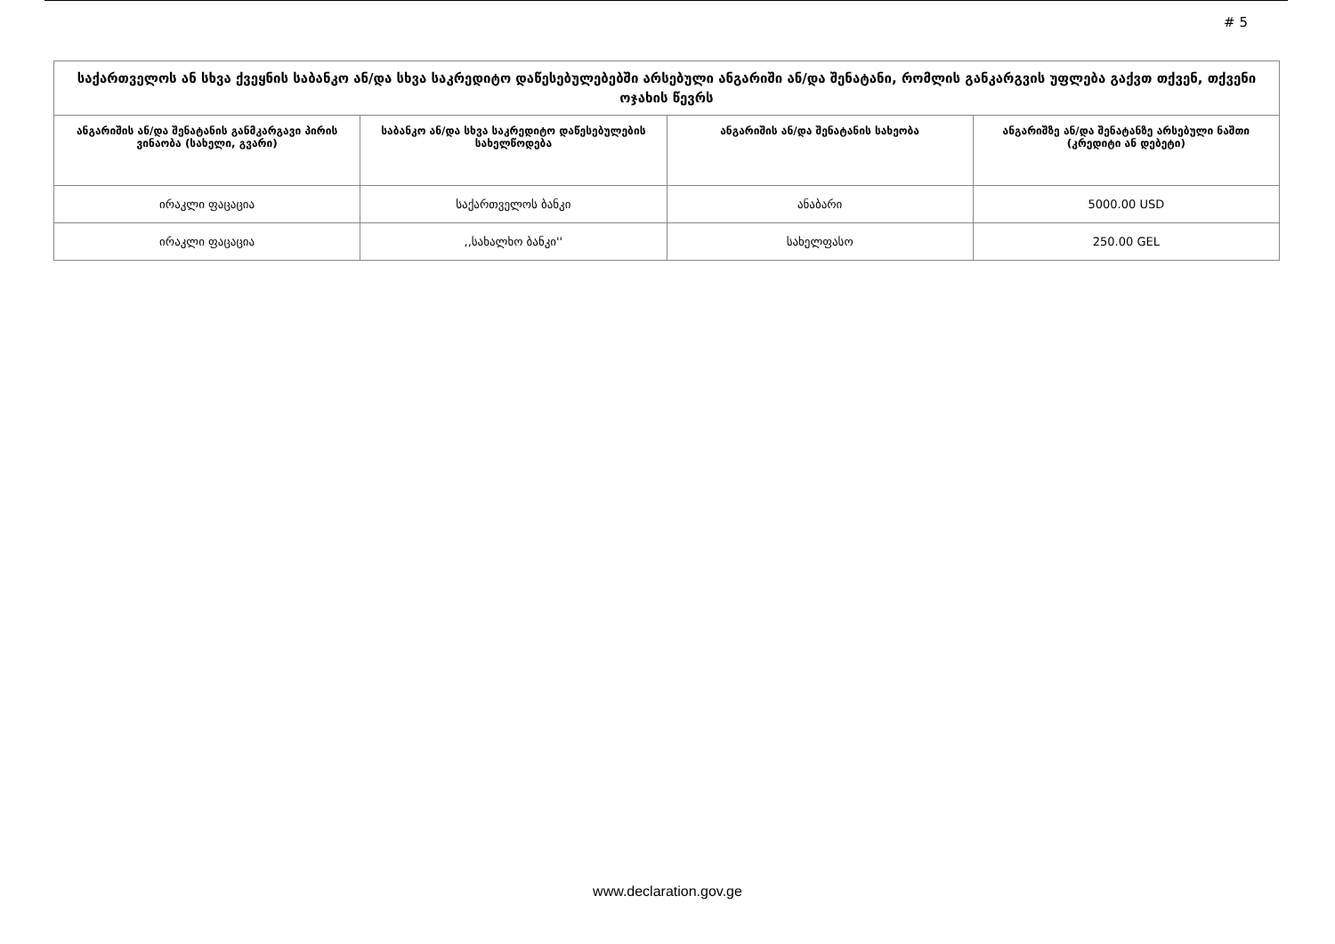# 5
| საქართველოს ან სხვა ქვეყნის საბანკო ან/და სხვა საკრედიტო დაწესებულებებში არსებული ანგარიში ან/და შენატანი, რომლის განკარგვის უფლება გაქვთ თქვენ, თქვენი ოჯახის წევრს | | | |
| ანგარიშის ან/და შენატანის განმკარგავი პირის ვინაობა (სახელი, გვარი) | საბანკო ან/და სხვა საკრედიტო დაწესებულების სახელწოდება | ანგარიშის ან/და შენატანის სახეობა | ანგარიშზე ან/და შენატანზე არსებული ნაშთი (კრედიტი ან დებეტი) |
| ირაკლი ფაცაცია | საქართველოს ბანკი | ანაბარი | 5000.00 USD |
| ირაკლი ფაცაცია | ,,სახალხო ბანკი'' | სახელფასო | 250.00 GEL |
www.declaration.gov.ge